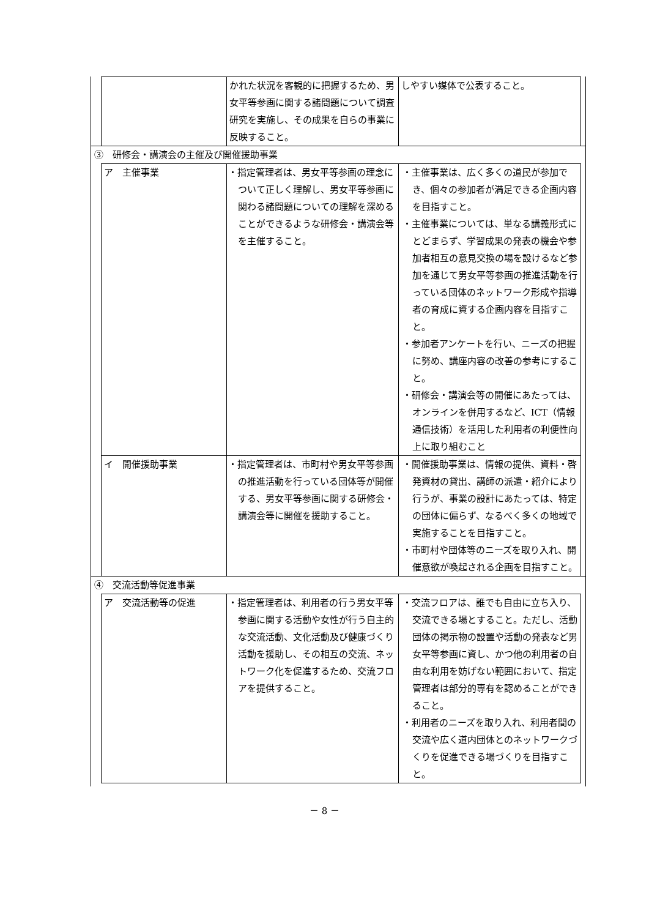| | | かれた状況を客観的に把握するため、男女平等参画に関する諸問題について調査研究を実施し、その成果を自らの事業に反映すること。 | しやすい媒体で公表すること。 | |
| ③ 研修会・講演会の主催及び開催援助事業 | | | | |
| | ア 主催事業 | ・指定管理者は、男女平等参画の理念について正しく理解し、男女平等参画に関わる諸問題についての理解を深めることができるような研修会・講演会等を主催すること。 | ・主催事業は、広く多くの道民が参加でき、個々の参加者が満足できる企画内容を目指すこと。 ・主催事業については、単なる講義形式にとどまらず、学習成果の発表の機会や参加者相互の意見交換の場を設けるなど参加を通じて男女平等参画の推進活動を行っている団体のネットワーク形成や指導者の育成に資する企画内容を目指すこと。 ・参加者アンケートを行い、ニーズの把握に努め、講座内容の改善の参考にすること。 ・研修会・講演会等の開催にあたっては、オンラインを併用するなど、ICT（情報通信技術）を活用した利用者の利便性向上に取り組むこと | |
| | イ 開催援助事業 | ・指定管理者は、市町村や男女平等参画の推進活動を行っている団体等が開催する、男女平等参画に関する研修会・講演会等に開催を援助すること。 | ・開催援助事業は、情報の提供、資料・啓発資材の貸出、講師の派遣・紹介により行うが、事業の設計にあたっては、特定の団体に偏らず、なるべく多くの地域で実施することを目指すこと。 ・市町村や団体等のニーズを取り入れ、開催意欲が喚起される企画を目指すこと。 | |
| ④ 交流活動等促進事業 | | | | |
| | ア 交流活動等の促進 | ・指定管理者は、利用者の行う男女平等参画に関する活動や女性が行う自主的な交流活動、文化活動及び健康づくり活動を援助し、その相互の交流、ネットワーク化を促進するため、交流フロアを提供すること。 | ・交流フロアは、誰でも自由に立ち入り、交流できる場とすること。ただし、活動団体の掲示物の設置や活動の発表など男女平等参画に資し、かつ他の利用者の自由な利用を妨げない範囲において、指定管理者は部分的専有を認めることができること。 ・利用者のニーズを取り入れ、利用者間の交流や広く道内団体とのネットワークづくりを促進できる場づくりを目指すこと。 | |
－ 8 －